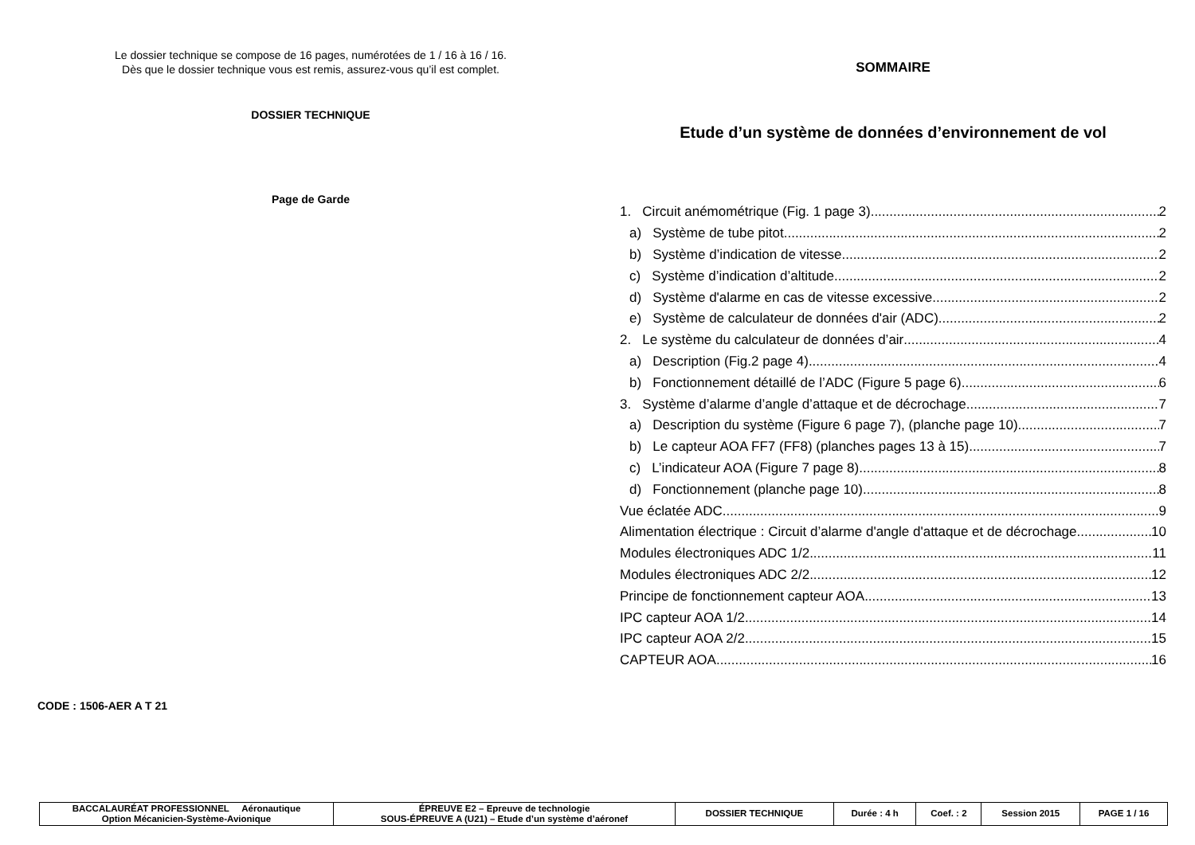Le dossier technique se compose de 16 pages, numérotées de 1 / 16 à 16 / 16.
Dès que le dossier technique vous est remis, assurez-vous qu’il est complet.
DOSSIER TECHNIQUE
Page de Garde
CODE : 1506-AER A T 21
SOMMAIRE
Etude d’un système de données d’environnement de vol
1. Circuit anémométrique (Fig. 1 page 3) 2
a) Système de tube pitot 2
b) Système d’indication de vitesse 2
c) Système d’indication d’altitude 2
d) Système d'alarme en cas de vitesse excessive 2
e) Système de calculateur de données d'air (ADC) 2
2. Le système du calculateur de données d’air 4
a) Description (Fig.2 page 4) 4
b) Fonctionnement détaillé de l’ADC (Figure 5 page 6) 6
3. Système d’alarme d’angle d’attaque et de décrochage 7
a) Description du système (Figure 6 page 7), (planche page 10) 7
b) Le capteur AOA FF7 (FF8) (planches pages 13 à 15) 7
c) L’indicateur AOA (Figure 7 page 8) 8
d) Fonctionnement (planche page 10) 8
Vue éclatée ADC 9
Alimentation électrique : Circuit d’alarme d'angle d'attaque et de décrochage 10
Modules électroniques ADC 1/2 11
Modules électroniques ADC 2/2 12
Principe de fonctionnement capteur AOA 13
IPC capteur AOA 1/2 14
IPC capteur AOA 2/2 15
CAPTEUR AOA 16
| BACCALAURÉAT PROFESSIONNEL Aéronautique Option Mécanicien-Système-Avionique | ÉPREUVE E2 – Epreuve de technologie SOUS-ÉPREUVE A (U21) – Etude d’un système d’aéronef | DOSSIER TECHNIQUE | Durée : 4 h | Coef. : 2 | Session 2015 | PAGE 1 / 16 |